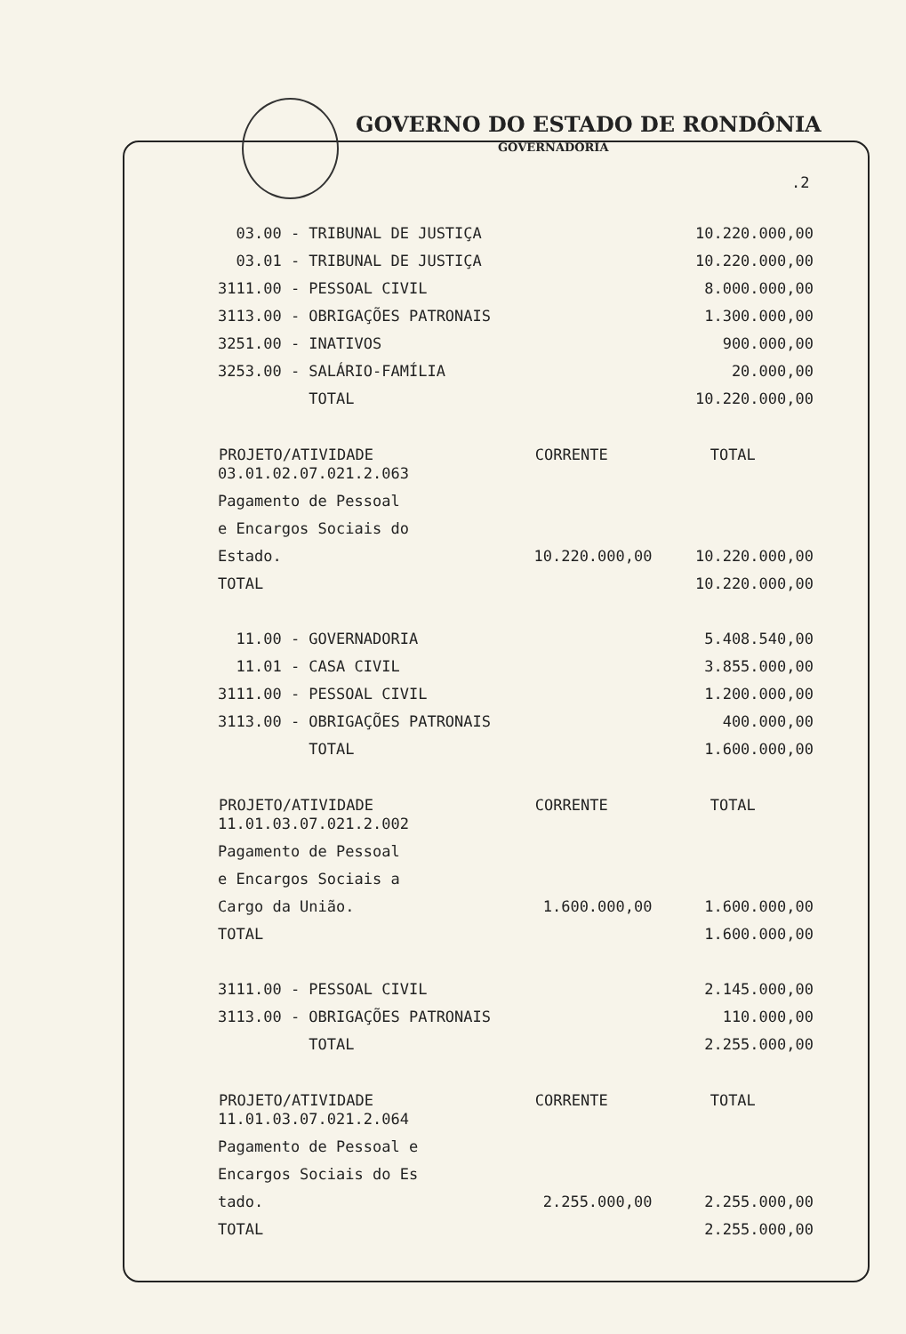GOVERNO DO ESTADO DE RONDÔNIA
GOVERNADORIA
.2
| 03.00 - TRIBUNAL DE JUSTIÇA | | 10.220.000,00 |
| 03.01 - TRIBUNAL DE JUSTIÇA | | 10.220.000,00 |
| 3111.00 - PESSOAL CIVIL | | 8.000.000,00 |
| 3113.00 - OBRIGAÇÕES PATRONAIS | | 1.300.000,00 |
| 3251.00 - INATIVOS | | 900.000,00 |
| 3253.00 - SALÁRIO-FAMÍLIA | | 20.000,00 |
| TOTAL | | 10.220.000,00 |
| PROJETO/ATIVIDADE | CORRENTE | TOTAL |
| 03.01.02.07.021.2.063 | | |
| Pagamento de Pessoal | | |
| e Encargos Sociais do | | |
| Estado. | 10.220.000,00 | 10.220.000,00 |
| TOTAL | | 10.220.000,00 |
| 11.00 - GOVERNADORIA | | 5.408.540,00 |
| 11.01 - CASA CIVIL | | 3.855.000,00 |
| 3111.00 - PESSOAL CIVIL | | 1.200.000,00 |
| 3113.00 - OBRIGAÇÕES PATRONAIS | | 400.000,00 |
| TOTAL | | 1.600.000,00 |
| PROJETO/ATIVIDADE | CORRENTE | TOTAL |
| 11.01.03.07.021.2.002 | | |
| Pagamento de Pessoal | | |
| e Encargos Sociais a | | |
| Cargo da União. | 1.600.000,00 | 1.600.000,00 |
| TOTAL | | 1.600.000,00 |
| 3111.00 - PESSOAL CIVIL | | 2.145.000,00 |
| 3113.00 - OBRIGAÇÕES PATRONAIS | | 110.000,00 |
| TOTAL | | 2.255.000,00 |
| PROJETO/ATIVIDADE | CORRENTE | TOTAL |
| 11.01.03.07.021.2.064 | | |
| Pagamento de Pessoal e | | |
| Encargos Sociais do Es | | |
| tado. | 2.255.000,00 | 2.255.000,00 |
| TOTAL | | 2.255.000,00 |